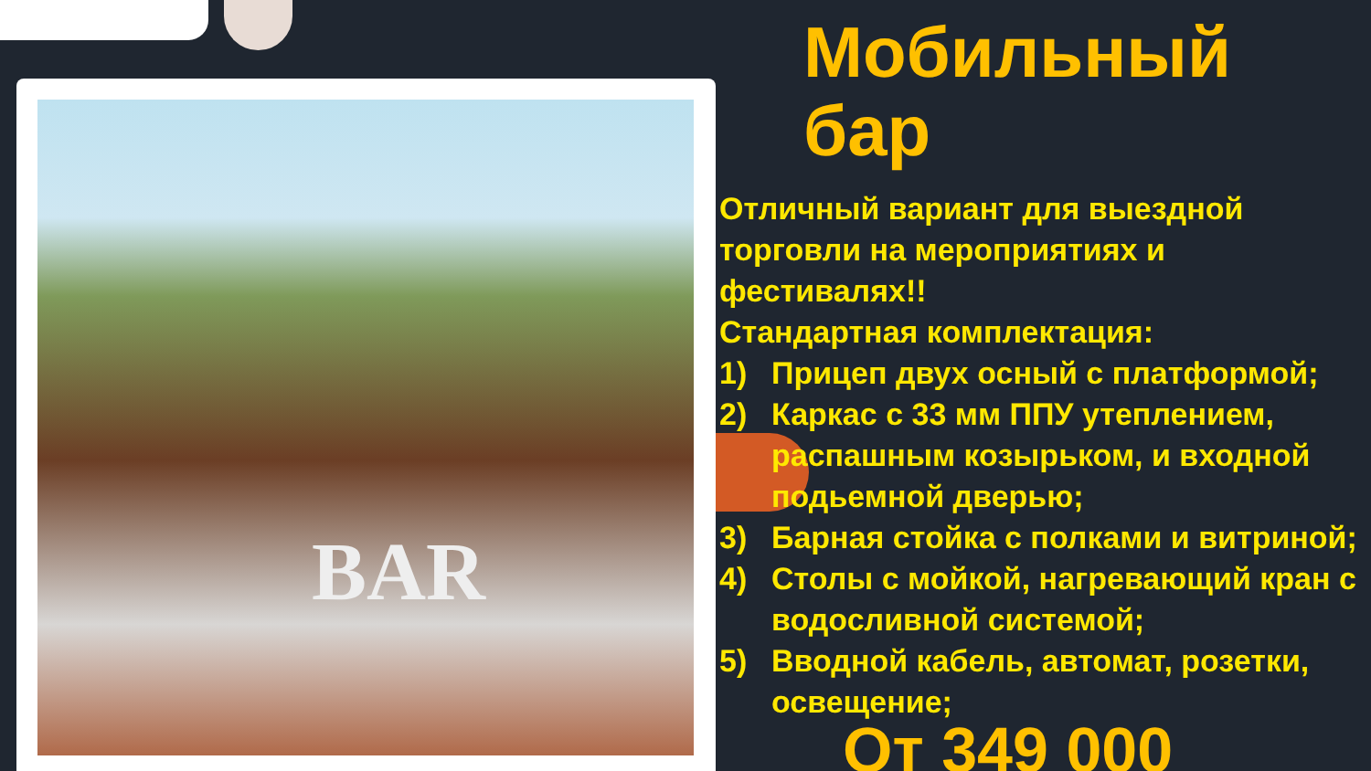BAR
Мобильный бар
Отличный вариант для выездной торговли на мероприятиях и фестивалях!!
Стандартная комплектация:
1) Прицеп двух осный с платформой;
2) Каркас с 33 мм ППУ утеплением, распашным козырьком, и входной подьемной дверью;
3) Барная стойка с полками и витриной;
4) Столы с мойкой, нагревающий кран с водосливной системой;
5) Вводной кабель, автомат, розетки, освещение;
От 349 000